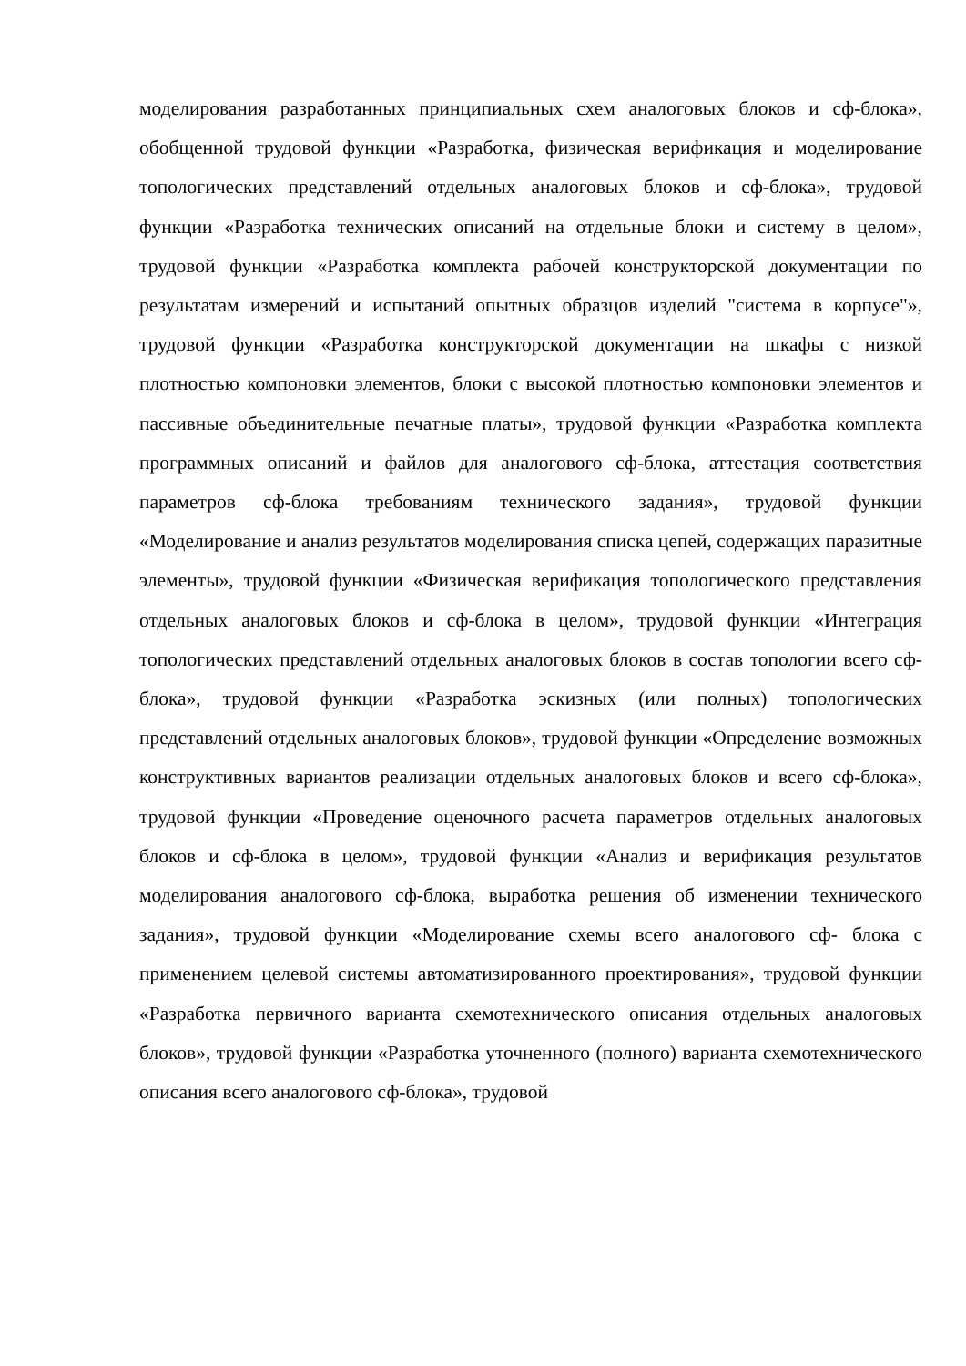моделирования разработанных принципиальных схем аналоговых блоков и сф-блока», обобщенной трудовой функции «Разработка, физическая верификация и моделирование топологических представлений отдельных аналоговых блоков и сф-блока», трудовой функции «Разработка технических описаний на отдельные блоки и систему в целом», трудовой функции «Разработка комплекта рабочей конструкторской документации по результатам измерений и испытаний опытных образцов изделий "система в корпусе"», трудовой функции «Разработка конструкторской документации на шкафы с низкой плотностью компоновки элементов, блоки с высокой плотностью компоновки элементов и пассивные объединительные печатные платы», трудовой функции «Разработка комплекта программных описаний и файлов для аналогового сф-блока, аттестация соответствия параметров сф-блока требованиям технического задания», трудовой функции «Моделирование и анализ результатов моделирования списка цепей, содержащих паразитные элементы», трудовой функции «Физическая верификация топологического представления отдельных аналоговых блоков и сф-блока в целом», трудовой функции «Интеграция топологических представлений отдельных аналоговых блоков в состав топологии всего сф-блока», трудовой функции «Разработка эскизных (или полных) топологических представлений отдельных аналоговых блоков», трудовой функции «Определение возможных конструктивных вариантов реализации отдельных аналоговых блоков и всего сф-блока», трудовой функции «Проведение оценочного расчета параметров отдельных аналоговых блоков и сф-блока в целом», трудовой функции «Анализ и верификация результатов моделирования аналогового сф-блока, выработка решения об изменении технического задания», трудовой функции «Моделирование схемы всего аналогового сф- блока с применением целевой системы автоматизированного проектирования», трудовой функции «Разработка первичного варианта схемотехнического описания отдельных аналоговых блоков», трудовой функции «Разработка уточненного (полного) варианта схемотехнического описания всего аналогового сф-блока», трудовой